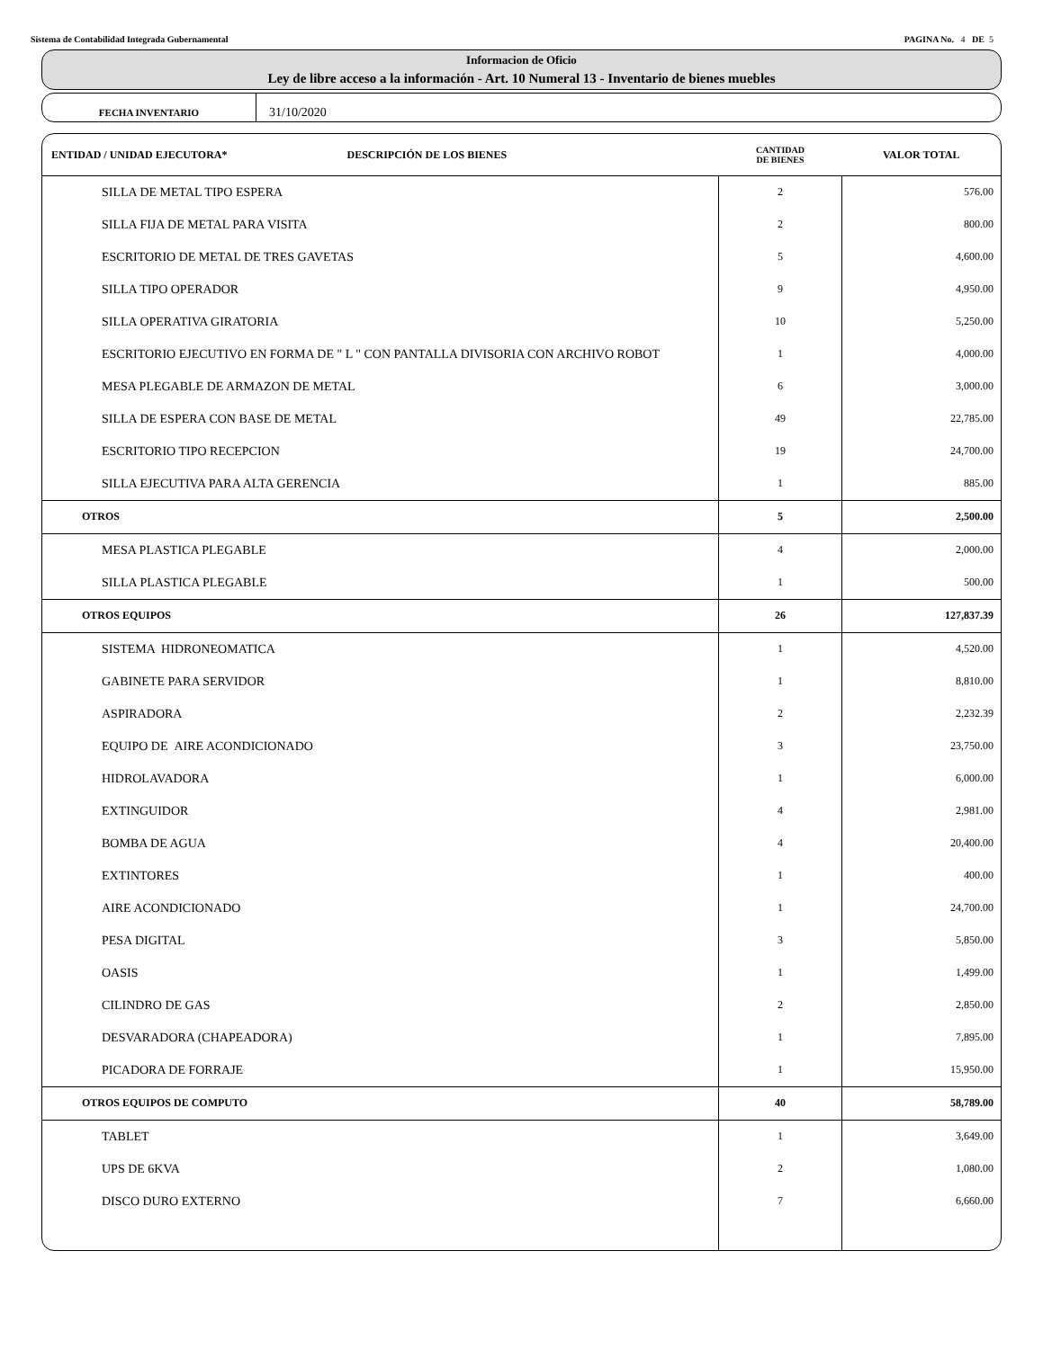Sistema de Contabilidad Integrada Gubernamental PAGINA No. 4 DE 5
Informacion de Oficio
Ley de libre acceso a la información - Art. 10 Numeral 13 - Inventario de bienes muebles
FECHA INVENTARIO
31/10/2020
| ENTIDAD / UNIDAD EJECUTORA* DESCRIPCIÓN DE LOS BIENES | CANTIDAD DE BIENES | VALOR TOTAL |
| --- | --- | --- |
| SILLA DE METAL TIPO ESPERA | 2 | 576.00 |
| SILLA FIJA DE METAL PARA VISITA | 2 | 800.00 |
| ESCRITORIO DE METAL DE TRES GAVETAS | 5 | 4,600.00 |
| SILLA TIPO OPERADOR | 9 | 4,950.00 |
| SILLA OPERATIVA GIRATORIA | 10 | 5,250.00 |
| ESCRITORIO EJECUTIVO EN FORMA DE " L " CON PANTALLA DIVISORIA CON ARCHIVO ROBOT | 1 | 4,000.00 |
| MESA PLEGABLE DE ARMAZON DE METAL | 6 | 3,000.00 |
| SILLA DE ESPERA CON BASE DE METAL | 49 | 22,785.00 |
| ESCRITORIO TIPO RECEPCION | 19 | 24,700.00 |
| SILLA EJECUTIVA PARA ALTA GERENCIA | 1 | 885.00 |
| OTROS | 5 | 2,500.00 |
| MESA PLASTICA PLEGABLE | 4 | 2,000.00 |
| SILLA PLASTICA PLEGABLE | 1 | 500.00 |
| OTROS EQUIPOS | 26 | 127,837.39 |
| SISTEMA HIDRONEOMATICA | 1 | 4,520.00 |
| GABINETE PARA SERVIDOR | 1 | 8,810.00 |
| ASPIRADORA | 2 | 2,232.39 |
| EQUIPO DE AIRE ACONDICIONADO | 3 | 23,750.00 |
| HIDROLAVADORA | 1 | 6,000.00 |
| EXTINGUIDOR | 4 | 2,981.00 |
| BOMBA DE AGUA | 4 | 20,400.00 |
| EXTINTORES | 1 | 400.00 |
| AIRE ACONDICIONADO | 1 | 24,700.00 |
| PESA DIGITAL | 3 | 5,850.00 |
| OASIS | 1 | 1,499.00 |
| CILINDRO DE GAS | 2 | 2,850.00 |
| DESVARADORA (CHAPEADORA) | 1 | 7,895.00 |
| PICADORA DE FORRAJE | 1 | 15,950.00 |
| OTROS EQUIPOS DE COMPUTO | 40 | 58,789.00 |
| TABLET | 1 | 3,649.00 |
| UPS DE 6KVA | 2 | 1,080.00 |
| DISCO DURO EXTERNO | 7 | 6,660.00 |